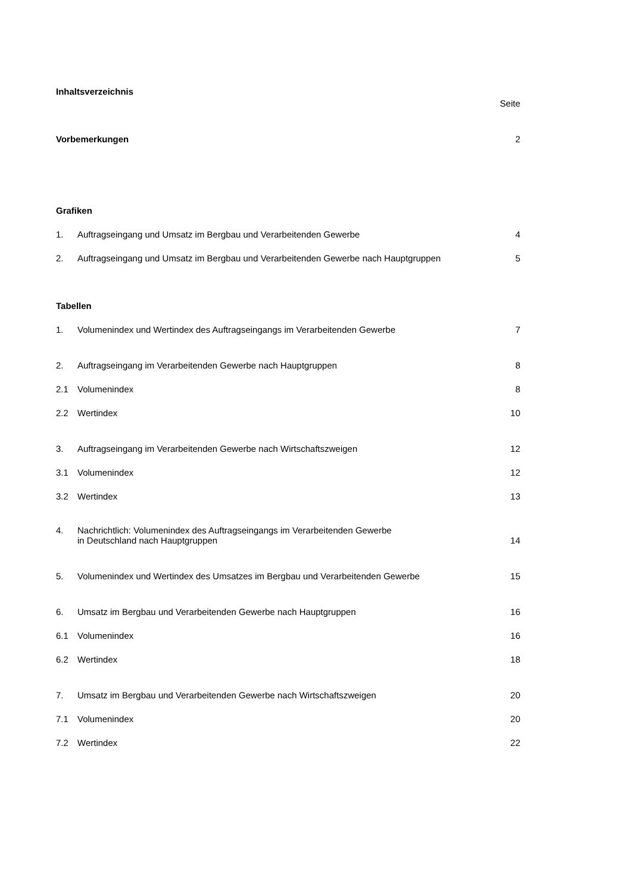| Inhaltsverzeichnis | | |
| | | Seite |
| Vorbemerkungen | | 2 |
| Grafiken | | |
| 1. | Auftragseingang und Umsatz im Bergbau und Verarbeitenden Gewerbe | 4 |
| 2. | Auftragseingang und Umsatz im Bergbau und Verarbeitenden Gewerbe nach Hauptgruppen | 5 |
| Tabellen | | |
| 1. | Volumenindex und Wertindex des Auftragseingangs im Verarbeitenden Gewerbe | 7 |
| 2. | Auftragseingang im Verarbeitenden Gewerbe nach Hauptgruppen | 8 |
| 2.1 | Volumenindex | 8 |
| 2.2 | Wertindex | 10 |
| 3. | Auftragseingang im Verarbeitenden Gewerbe nach Wirtschaftszweigen | 12 |
| 3.1 | Volumenindex | 12 |
| 3.2 | Wertindex | 13 |
| 4. | Nachrichtlich: Volumenindex des Auftragseingangs im Verarbeitenden Gewerbe in Deutschland nach Hauptgruppen | 14 |
| 5. | Volumenindex und Wertindex des Umsatzes im Bergbau und Verarbeitenden Gewerbe | 15 |
| 6. | Umsatz im Bergbau und Verarbeitenden Gewerbe nach Hauptgruppen | 16 |
| 6.1 | Volumenindex | 16 |
| 6.2 | Wertindex | 18 |
| 7. | Umsatz im Bergbau und Verarbeitenden Gewerbe nach Wirtschaftszweigen | 20 |
| 7.1 | Volumenindex | 20 |
| 7.2 | Wertindex | 22 |